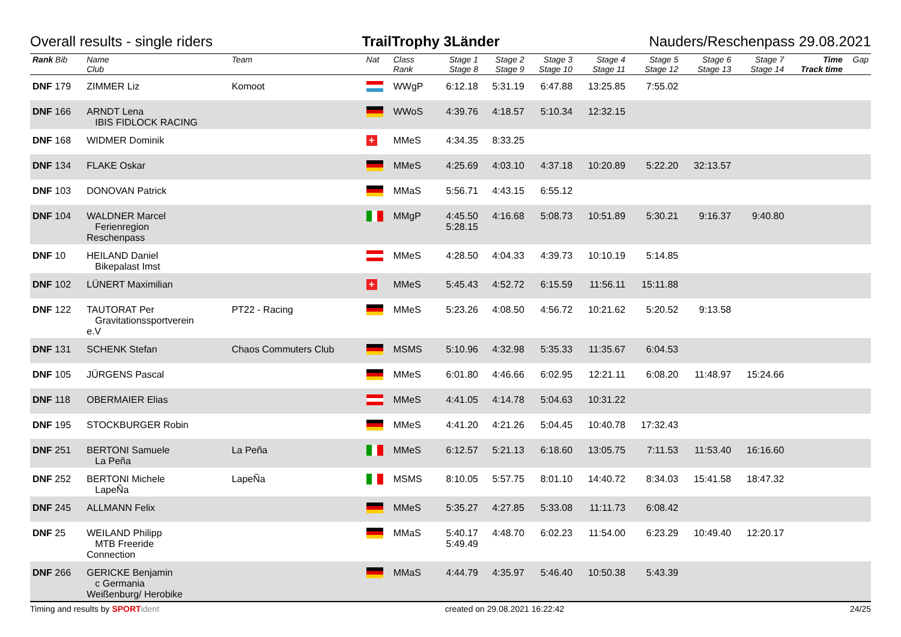Overall results - single riders TrailTrophy 3Länder Nauders/Reschenpass 29.08.2021
| Rank Bib | Name Club | Team | Nat | Class Rank | Stage 1 Stage 8 | Stage 2 Stage 9 | Stage 3 Stage 10 | Stage 4 Stage 11 | Stage 5 Stage 12 | Stage 6 Stage 13 | Stage 7 Stage 14 | Time Track time | Gap |
| --- | --- | --- | --- | --- | --- | --- | --- | --- | --- | --- | --- | --- | --- |
| DNF 179 | ZIMMER Liz | Komoot | | WWgP | 6:12.18 | 5:31.19 | 6:47.88 | 13:25.85 | 7:55.02 | | | | |
| DNF 166 | ARNDT Lena IBIS FIDLOCK RACING | | | WWoS | 4:39.76 | 4:18.57 | 5:10.34 | 12:32.15 | | | | | |
| DNF 168 | WIDMER Dominik | | + | MMeS | 4:34.35 | 8:33.25 | | | | | | | |
| DNF 134 | FLAKE Oskar | | | MMeS | 4:25.69 | 4:03.10 | 4:37.18 | 10:20.89 | 5:22.20 | 32:13.57 | | | |
| DNF 103 | DONOVAN Patrick | | | MMaS | 5:56.71 | 4:43.15 | 6:55.12 | | | | | | |
| DNF 104 | WALDNER Marcel Ferienregion Reschenpass | | | MMgP | 4:45.50 5:28.15 | 4:16.68 | 5:08.73 | 10:51.89 | 5:30.21 | 9:16.37 | 9:40.80 | | |
| DNF 10 | HEILAND Daniel Bikepalast Imst | | | MMeS | 4:28.50 | 4:04.33 | 4:39.73 | 10:10.19 | 5:14.85 | | | | |
| DNF 102 | LÜNERT Maximilian | | + | MMeS | 5:45.43 | 4:52.72 | 6:15.59 | 11:56.11 | 15:11.88 | | | | |
| DNF 122 | TAUTORAT Per Gravitationssportverein e.V | PT22 - Racing | | MMeS | 5:23.26 | 4:08.50 | 4:56.72 | 10:21.62 | 5:20.52 | 9:13.58 | | | |
| DNF 131 | SCHENK Stefan | Chaos Commuters Club | | MSMS | 5:10.96 | 4:32.98 | 5:35.33 | 11:35.67 | 6:04.53 | | | | |
| DNF 105 | JÜRGENS Pascal | | | MMeS | 6:01.80 | 4:46.66 | 6:02.95 | 12:21.11 | 6:08.20 | 11:48.97 | 15:24.66 | | |
| DNF 118 | OBERMAIER Elias | | | MMeS | 4:41.05 | 4:14.78 | 5:04.63 | 10:31.22 | | | | | |
| DNF 195 | STOCKBURGER Robin | | | MMeS | 4:41.20 | 4:21.26 | 5:04.45 | 10:40.78 | 17:32.43 | | | | |
| DNF 251 | BERTONI Samuele La Peña | La Peña | | MMeS | 6:12.57 | 5:21.13 | 6:18.60 | 13:05.75 | 7:11.53 | 11:53.40 | 16:16.60 | | |
| DNF 252 | BERTONI Michele LapeÑa | LapeÑa | | MSMS | 8:10.05 | 5:57.75 | 8:01.10 | 14:40.72 | 8:34.03 | 15:41.58 | 18:47.32 | | |
| DNF 245 | ALLMANN Felix | | | MMeS | 5:35.27 | 4:27.85 | 5:33.08 | 11:11.73 | 6:08.42 | | | | |
| DNF 25 | WEILAND Philipp MTB Freeride Connection | | | MMaS | 5:40.17 5:49.49 | 4:48.70 | 6:02.23 | 11:54.00 | 6:23.29 | 10:49.40 | 12:20.17 | | |
| DNF 266 | GERICKE Benjamin c Germania Weißenburg/ Herobike | | | MMaS | 4:44.79 | 4:35.97 | 5:46.40 | 10:50.38 | 5:43.39 | | | | |
Timing and results by SPORT ident created on 29.08.2021 16:22:42 24/25